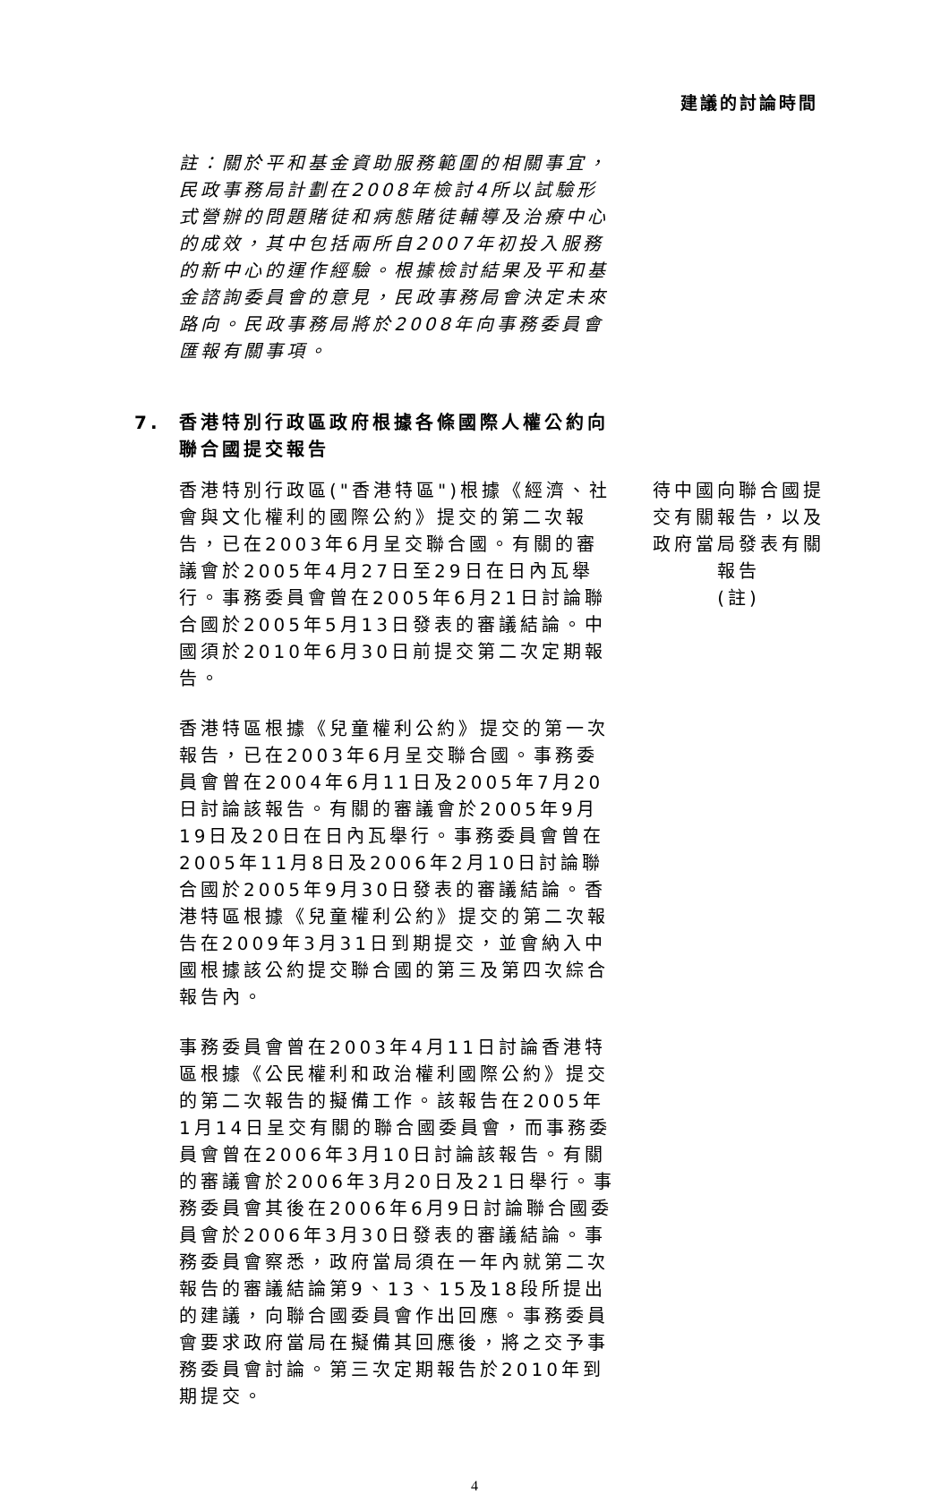建議的討論時間
註：關於平和基金資助服務範圍的相關事宜，民政事務局計劃在2008年檢討4所以試驗形式營辦的問題賭徒和病態賭徒輔導及治療中心的成效，其中包括兩所自2007年初投入服務的新中心的運作經驗。根據檢討結果及平和基金諮詢委員會的意見，民政事務局會決定未來路向。民政事務局將於2008年向事務委員會匯報有關事項。
7. 香港特別行政區政府根據各條國際人權公約向聯合國提交報告
香港特別行政區("香港特區")根據《經濟、社會與文化權利的國際公約》提交的第二次報告，已在2003年6月呈交聯合國。有關的審議會於2005年4月27日至29日在日內瓦舉行。事務委員會曾在2005年6月21日討論聯合國於2005年5月13日發表的審議結論。中國須於2010年6月30日前提交第二次定期報告。
香港特區根據《兒童權利公約》提交的第一次報告，已在2003年6月呈交聯合國。事務委員會曾在2004年6月11日及2005年7月20日討論該報告。有關的審議會於2005年9月19日及20日在日內瓦舉行。事務委員會曾在2005年11月8日及2006年2月10日討論聯合國於2005年9月30日發表的審議結論。香港特區根據《兒童權利公約》提交的第二次報告在2009年3月31日到期提交，並會納入中國根據該公約提交聯合國的第三及第四次綜合報告內。
事務委員會曾在2003年4月11日討論香港特區根據《公民權利和政治權利國際公約》提交的第二次報告的擬備工作。該報告在2005年1月14日呈交有關的聯合國委員會，而事務委員會曾在2006年3月10日討論該報告。有關的審議會於2006年3月20日及21日舉行。事務委員會其後在2006年6月9日討論聯合國委員會於2006年3月30日發表的審議結論。事務委員會察悉，政府當局須在一年內就第二次報告的審議結論第9、13、15及18段所提出的建議，向聯合國委員會作出回應。事務委員會要求政府當局在擬備其回應後，將之交予事務委員會討論。第三次定期報告於2010年到期提交。
待中國向聯合國提交有關報告，以及政府當局發表有關報告
(註)
4